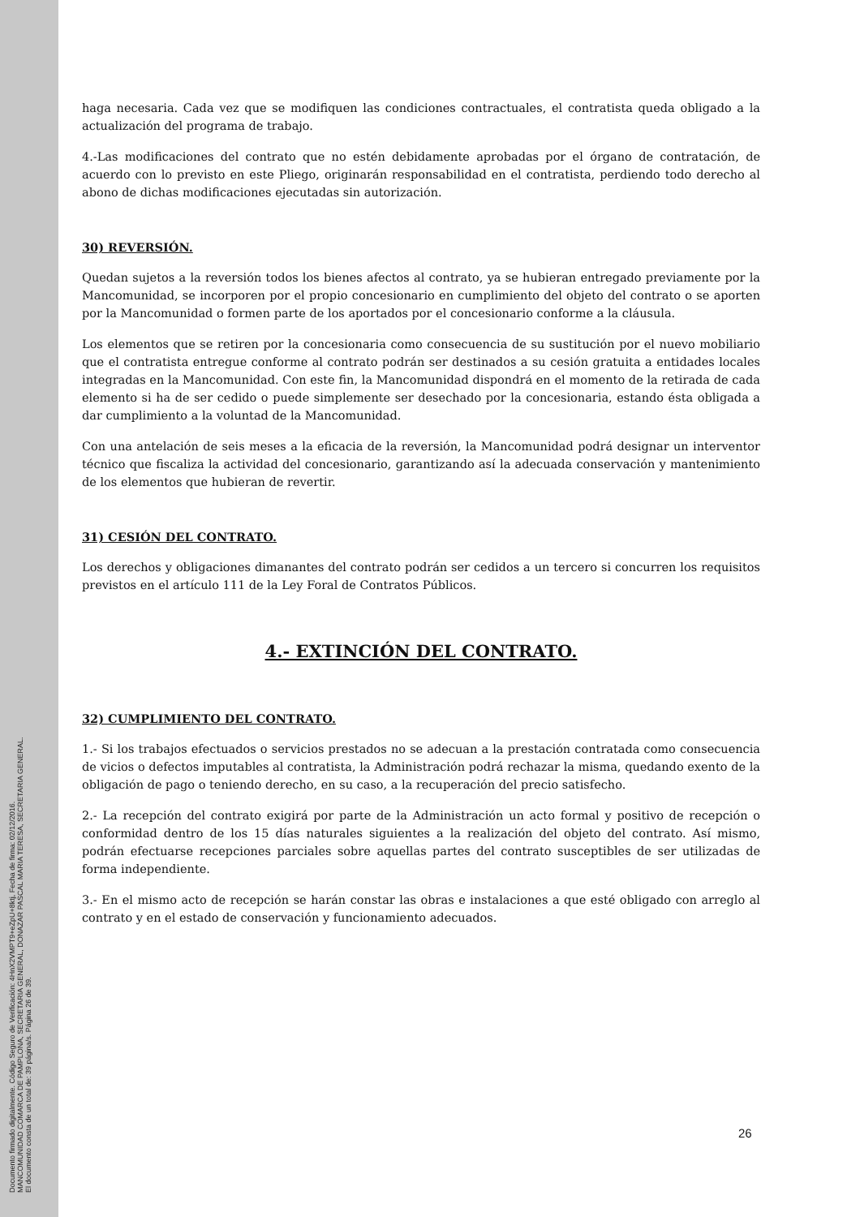Documento firmado digitalmente. Código Seguro de Verificación: 4HnX2VMPT9+eZpU+8ktj, Fecha de firma: 02/12/2016.
MANCOMUNIDAD COMARCA DE PAMPLONA, SECRETARIA GENERAL, DONAZAR PASCAL MARIA TERESA, SECRETARIA GENERAL.
El documento consta de un total de: 39 página/s. Página 26 de 39.
haga necesaria. Cada vez que se modifiquen las condiciones contractuales, el contratista queda obligado a la actualización del programa de trabajo.
4.-Las modificaciones del contrato que no estén debidamente aprobadas por el órgano de contratación, de acuerdo con lo previsto en este Pliego, originarán responsabilidad en el contratista, perdiendo todo derecho al abono de dichas modificaciones ejecutadas sin autorización.
30) REVERSIÓN.
Quedan sujetos a la reversión todos los bienes afectos al contrato, ya se hubieran entregado previamente por la Mancomunidad, se incorporen por el propio concesionario en cumplimiento del objeto del contrato o se aporten por la Mancomunidad o formen parte de los aportados por el concesionario conforme a la cláusula.
Los elementos que se retiren por la concesionaria como consecuencia de su sustitución por el nuevo mobiliario que el contratista entregue conforme al contrato podrán ser destinados a su cesión gratuita a entidades locales integradas en la Mancomunidad. Con este fin, la Mancomunidad dispondrá en el momento de la retirada de cada elemento si ha de ser cedido o puede simplemente ser desechado por la concesionaria, estando ésta obligada a dar cumplimiento a la voluntad de la Mancomunidad.
Con una antelación de seis meses a la eficacia de la reversión, la Mancomunidad podrá designar un interventor técnico que fiscaliza la actividad del concesionario, garantizando así la adecuada conservación y mantenimiento de los elementos que hubieran de revertir.
31) CESIÓN DEL CONTRATO.
Los derechos y obligaciones dimanantes del contrato podrán ser cedidos a un tercero si concurren los requisitos previstos en el artículo 111 de la Ley Foral de Contratos Públicos.
4.- EXTINCIÓN DEL CONTRATO.
32) CUMPLIMIENTO DEL CONTRATO.
1.- Si los trabajos efectuados o servicios prestados no se adecuan a la prestación contratada como consecuencia de vicios o defectos imputables al contratista, la Administración podrá rechazar la misma, quedando exento de la obligación de pago o teniendo derecho, en su caso, a la recuperación del precio satisfecho.
2.- La recepción del contrato exigirá por parte de la Administración un acto formal y positivo de recepción o conformidad dentro de los 15 días naturales siguientes a la realización del objeto del contrato. Así mismo, podrán efectuarse recepciones parciales sobre aquellas partes del contrato susceptibles de ser utilizadas de forma independiente.
3.- En el mismo acto de recepción se harán constar las obras e instalaciones a que esté obligado con arreglo al contrato y en el estado de conservación y funcionamiento adecuados.
26